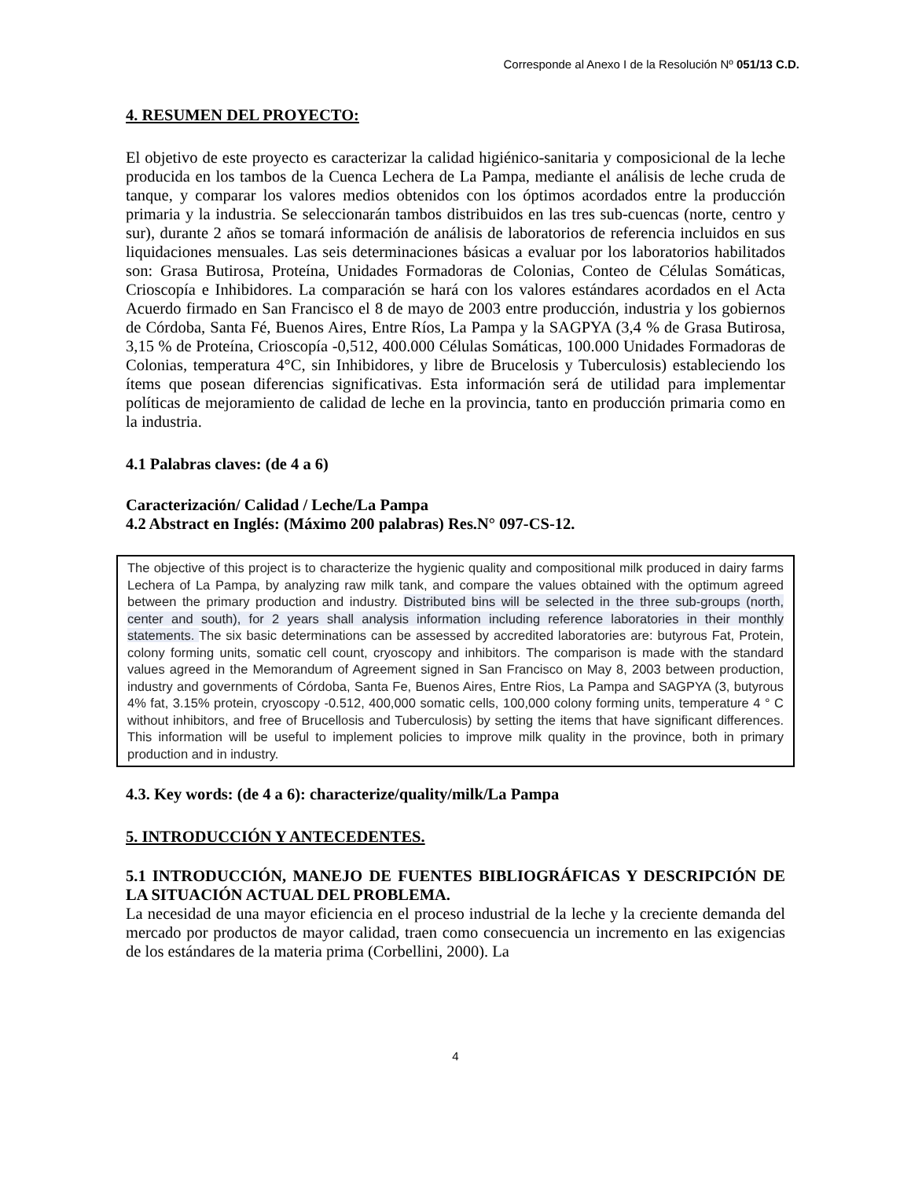Corresponde al Anexo I de la Resolución Nº 051/13 C.D.
4. RESUMEN DEL PROYECTO:
El objetivo de este proyecto es caracterizar la calidad higiénico-sanitaria y composicional de la leche producida en los tambos de la Cuenca Lechera de La Pampa, mediante el análisis de leche cruda de tanque, y comparar los valores medios obtenidos con los óptimos acordados entre la producción primaria y la industria. Se seleccionarán tambos distribuidos en las tres sub-cuencas (norte, centro y sur), durante 2 años se tomará información de análisis de laboratorios de referencia incluidos en sus liquidaciones mensuales. Las seis determinaciones básicas a evaluar por los laboratorios habilitados son: Grasa Butirosa, Proteína, Unidades Formadoras de Colonias, Conteo de Células Somáticas, Crioscopía e Inhibidores. La comparación se hará con los valores estándares acordados en el Acta Acuerdo firmado en San Francisco el 8 de mayo de 2003 entre producción, industria y los gobiernos de Córdoba, Santa Fé, Buenos Aires, Entre Ríos, La Pampa y la SAGPYA (3,4 % de Grasa Butirosa, 3,15 % de Proteína, Crioscopía -0,512, 400.000 Células Somáticas, 100.000 Unidades Formadoras de Colonias, temperatura 4°C, sin Inhibidores, y libre de Brucelosis y Tuberculosis) estableciendo los ítems que posean diferencias significativas. Esta información será de utilidad para implementar políticas de mejoramiento de calidad de leche en la provincia, tanto en producción primaria como en la industria.
4.1 Palabras claves: (de 4 a 6)
Caracterización/ Calidad / Leche/La Pampa
4.2 Abstract en Inglés: (Máximo 200 palabras) Res.N° 097-CS-12.
The objective of this project is to characterize the hygienic quality and compositional milk produced in dairy farms Lechera of La Pampa, by analyzing raw milk tank, and compare the values obtained with the optimum agreed between the primary production and industry. Distributed bins will be selected in the three sub-groups (north, center and south), for 2 years shall analysis information including reference laboratories in their monthly statements. The six basic determinations can be assessed by accredited laboratories are: butyrous Fat, Protein, colony forming units, somatic cell count, cryoscopy and inhibitors. The comparison is made with the standard values agreed in the Memorandum of Agreement signed in San Francisco on May 8, 2003 between production, industry and governments of Córdoba, Santa Fe, Buenos Aires, Entre Rios, La Pampa and SAGPYA (3, butyrous 4% fat, 3.15% protein, cryoscopy -0.512, 400,000 somatic cells, 100,000 colony forming units, temperature 4 ° C without inhibitors, and free of Brucellosis and Tuberculosis) by setting the items that have significant differences. This information will be useful to implement policies to improve milk quality in the province, both in primary production and in industry.
4.3. Key words: (de 4 a 6): characterize/quality/milk/La Pampa
5. INTRODUCCIÓN Y ANTECEDENTES.
5.1 INTRODUCCIÓN, MANEJO DE FUENTES BIBLIOGRÁFICAS Y DESCRIPCIÓN DE LA SITUACIÓN ACTUAL DEL PROBLEMA.
La necesidad de una mayor eficiencia en el proceso industrial de la leche y la creciente demanda del mercado por productos de mayor calidad, traen como consecuencia un incremento en las exigencias de los estándares de la materia prima (Corbellini, 2000). La
4